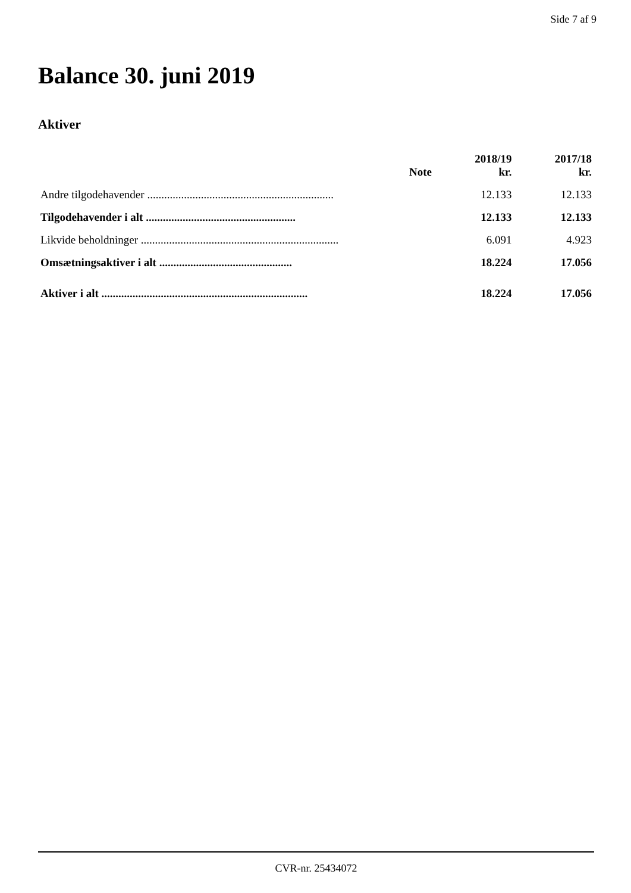Side 7 af 9
Balance 30. juni 2019
Aktiver
| | Note | 2018/19 kr. | 2017/18 kr. |
| --- | --- | --- | --- |
| Andre tilgodehavender .................................................................. | | 12.133 | 12.133 |
| Tilgodehavender i alt ..................................................... | | 12.133 | 12.133 |
| Likvide beholdninger ...................................................................... | | 6.091 | 4.923 |
| Omsætningsaktiver i alt ............................................... | | 18.224 | 17.056 |
| Aktiver i alt ......................................................................... | | 18.224 | 17.056 |
CVR-nr. 25434072